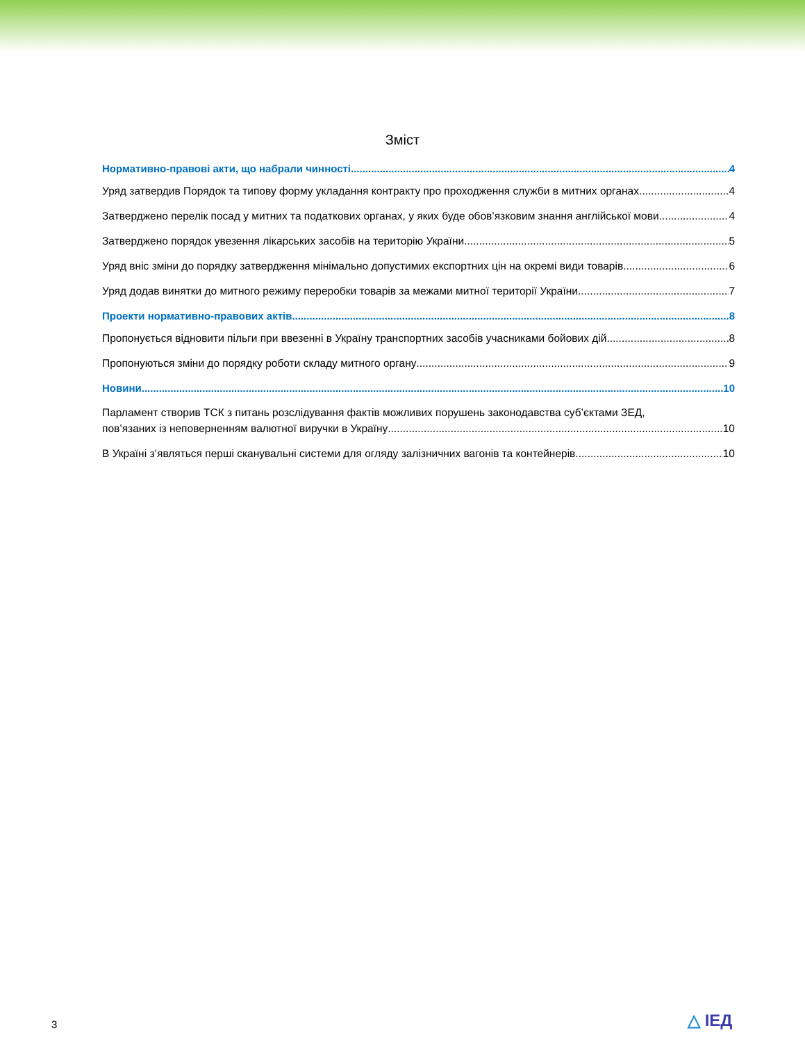Зміст
Нормативно-правові акти, що набрали чинності 4
Уряд затвердив Порядок та типову форму укладання контракту про проходження служби в митних органах 4
Затверджено перелік посад у митних та податкових органах, у яких буде обов’язковим знання англійської мови 4
Затверджено порядок увезення лікарських засобів на територію України 5
Уряд вніс зміни до порядку затвердження мінімально допустимих експортних цін на окремі види товарів 6
Уряд додав винятки до митного режиму переробки товарів за межами митної території України 7
Проекти нормативно-правових актів 8
Пропонується відновити пільги при ввезенні в Україну транспортних засобів учасниками бойових дій 8
Пропонуються зміни до порядку роботи складу митного органу 9
Новини 10
Парламент створив ТСК з питань розслідування фактів можливих порушень законодавства суб’єктами ЗЕД,
пов’язаних із неповерненням валютної виручки в Україну 10
В Україні з’являться перші сканувальні системи для огляду залізничних вагонів та контейнерів 10
3 △ ІЕД